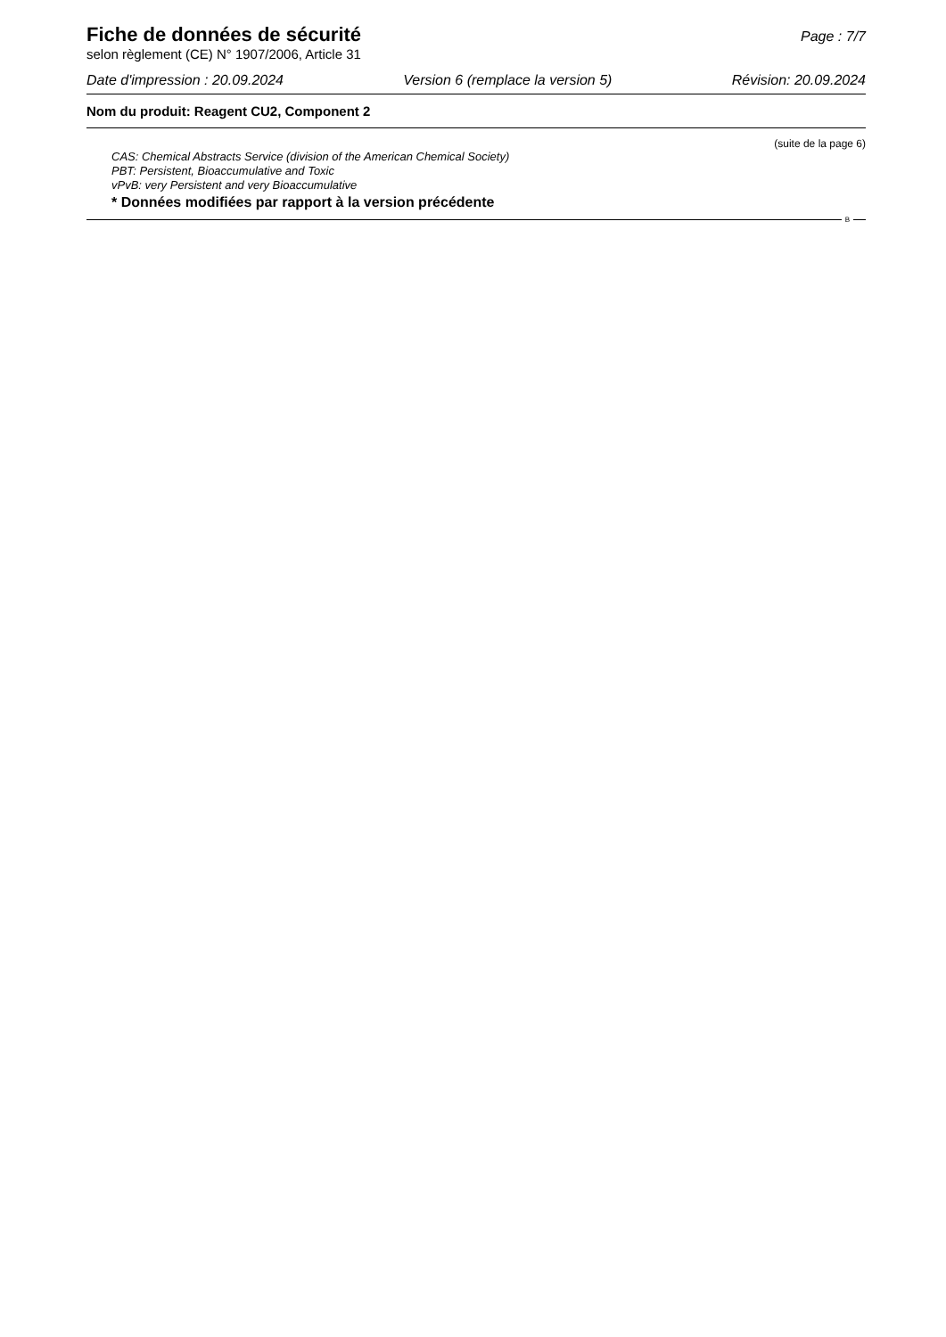Fiche de données de sécurité
Page : 7/7
selon règlement (CE) N° 1907/2006, Article 31
Date d'impression : 20.09.2024 Version 6 (remplace la version 5) Révision: 20.09.2024
Nom du produit: Reagent CU2, Component 2
(suite de la page 6)
CAS: Chemical Abstracts Service (division of the American Chemical Society)
PBT: Persistent, Bioaccumulative and Toxic
vPvB: very Persistent and very Bioaccumulative
* Données modifiées par rapport à la version précédente
B